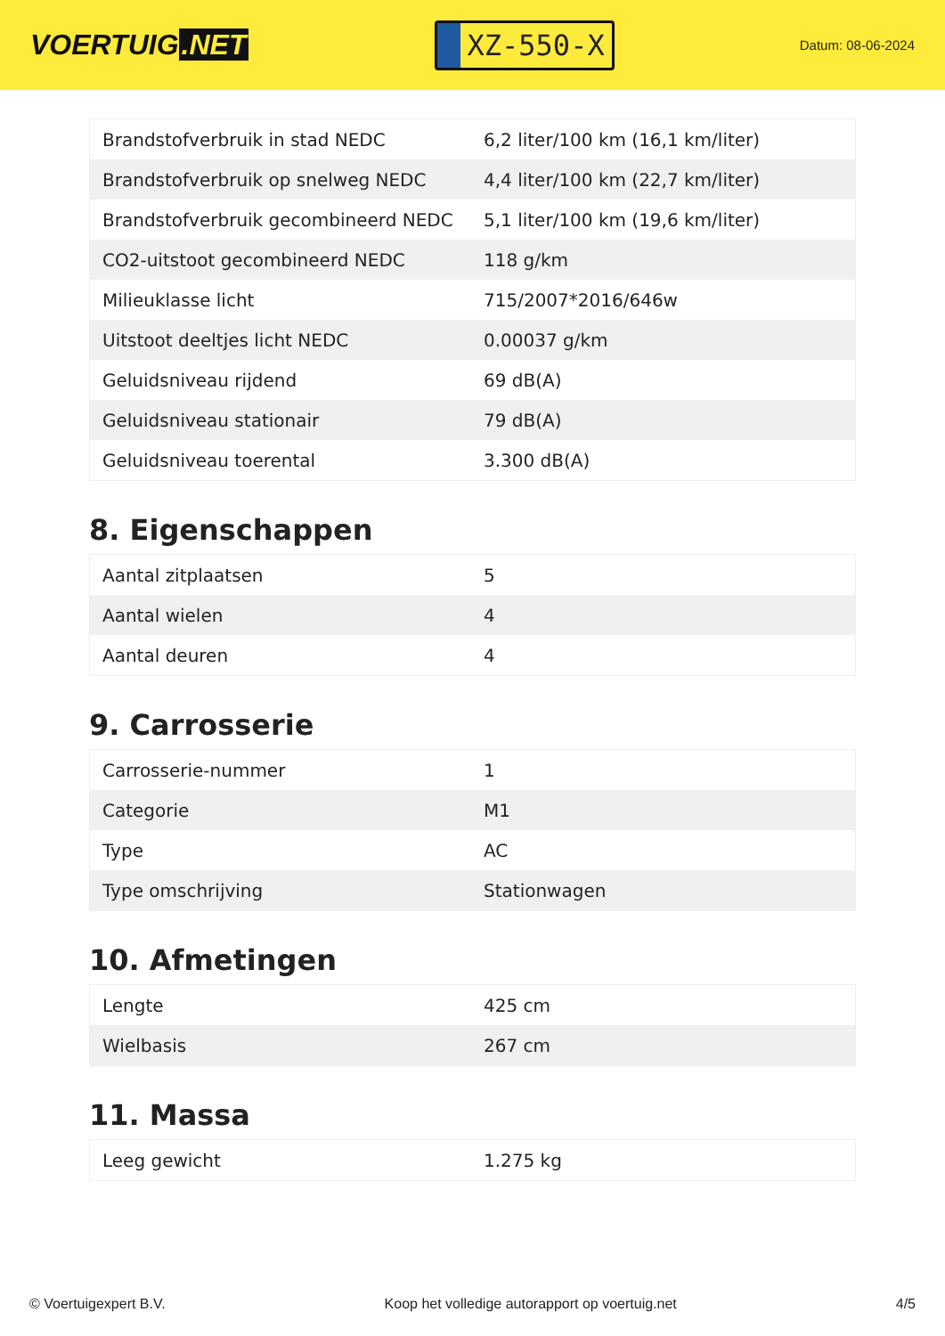VOERTUIG.NET
XZ-550-X
Datum: 08-06-2024
| Brandstofverbruik in stad NEDC | 6,2 liter/100 km (16,1 km/liter) |
| Brandstofverbruik op snelweg NEDC | 4,4 liter/100 km (22,7 km/liter) |
| Brandstofverbruik gecombineerd NEDC | 5,1 liter/100 km (19,6 km/liter) |
| CO2-uitstoot gecombineerd NEDC | 118 g/km |
| Milieuklasse licht | 715/2007*2016/646w |
| Uitstoot deeltjes licht NEDC | 0.00037 g/km |
| Geluidsniveau rijdend | 69 dB(A) |
| Geluidsniveau stationair | 79 dB(A) |
| Geluidsniveau toerental | 3.300 dB(A) |
8. Eigenschappen
| Aantal zitplaatsen | 5 |
| Aantal wielen | 4 |
| Aantal deuren | 4 |
9. Carrosserie
| Carrosserie-nummer | 1 |
| Categorie | M1 |
| Type | AC |
| Type omschrijving | Stationwagen |
10. Afmetingen
| Lengte | 425 cm |
| Wielbasis | 267 cm |
11. Massa
| Leeg gewicht | 1.275 kg |
© Voertuigexpert B.V. Koop het volledige autorapport op voertuig.net 4/5